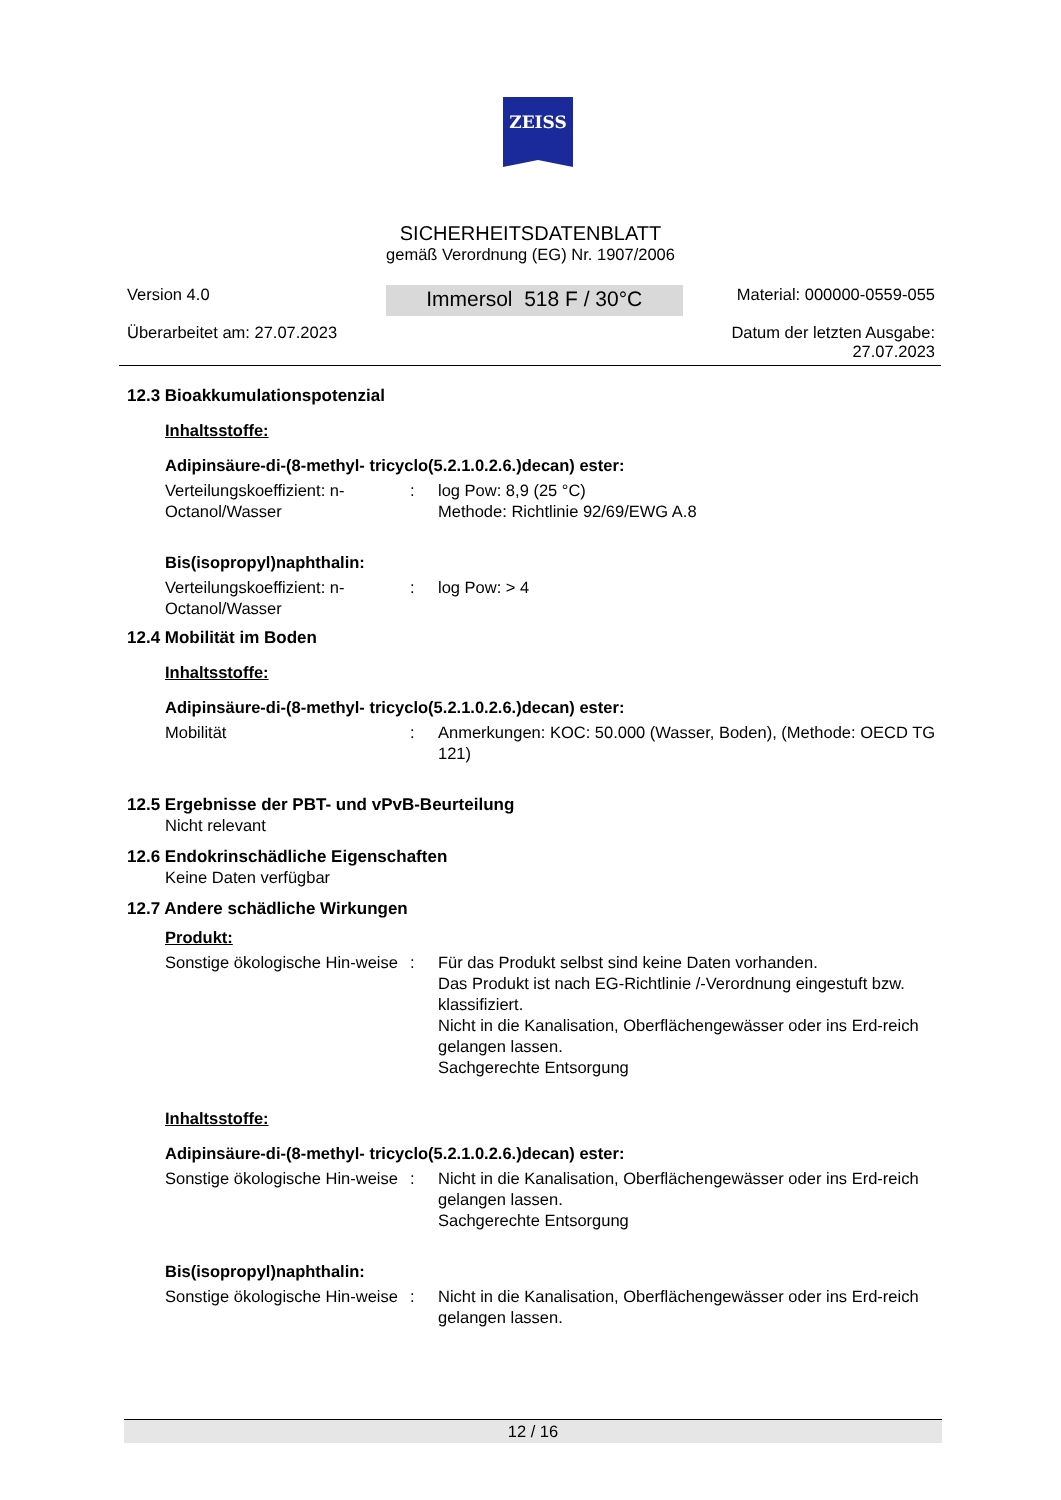ZEISS
SICHERHEITSDATENBLATT
gemäß Verordnung (EG) Nr. 1907/2006
Version 4.0
Überarbeitet am: 27.07.2023
Immersol 518 F / 30°C
Material: 000000-0559-055
Datum der letzten Ausgabe:
27.07.2023
12.3 Bioakkumulationspotenzial
Inhaltsstoffe:
Adipinsäure-di-(8-methyl- tricyclo(5.2.1.0.2.6.)decan) ester:
Verteilungskoeffizient: n-Octanol/Wasser
: log Pow: 8,9 (25 °C)
Methode: Richtlinie 92/69/EWG A.8
Bis(isopropyl)naphthalin:
Verteilungskoeffizient: n-Octanol/Wasser
: log Pow: > 4
12.4 Mobilität im Boden
Inhaltsstoffe:
Adipinsäure-di-(8-methyl- tricyclo(5.2.1.0.2.6.)decan) ester:
Mobilität : Anmerkungen: KOC: 50.000 (Wasser, Boden), (Methode: OECD TG 121)
12.5 Ergebnisse der PBT- und vPvB-Beurteilung
Nicht relevant
12.6 Endokrinschädliche Eigenschaften
Keine Daten verfügbar
12.7 Andere schädliche Wirkungen
Produkt:
Sonstige ökologische Hin-weise
: Für das Produkt selbst sind keine Daten vorhanden.
Das Produkt ist nach EG-Richtlinie /-Verordnung eingestuft bzw. klassifiziert.
Nicht in die Kanalisation, Oberflächengewässer oder ins Erd-reich gelangen lassen.
Sachgerechte Entsorgung
Inhaltsstoffe:
Adipinsäure-di-(8-methyl- tricyclo(5.2.1.0.2.6.)decan) ester:
Sonstige ökologische Hin-weise
: Nicht in die Kanalisation, Oberflächengewässer oder ins Erd-reich gelangen lassen.
Sachgerechte Entsorgung
Bis(isopropyl)naphthalin:
Sonstige ökologische Hin-weise
: Nicht in die Kanalisation, Oberflächengewässer oder ins Erd-reich gelangen lassen.
12 / 16